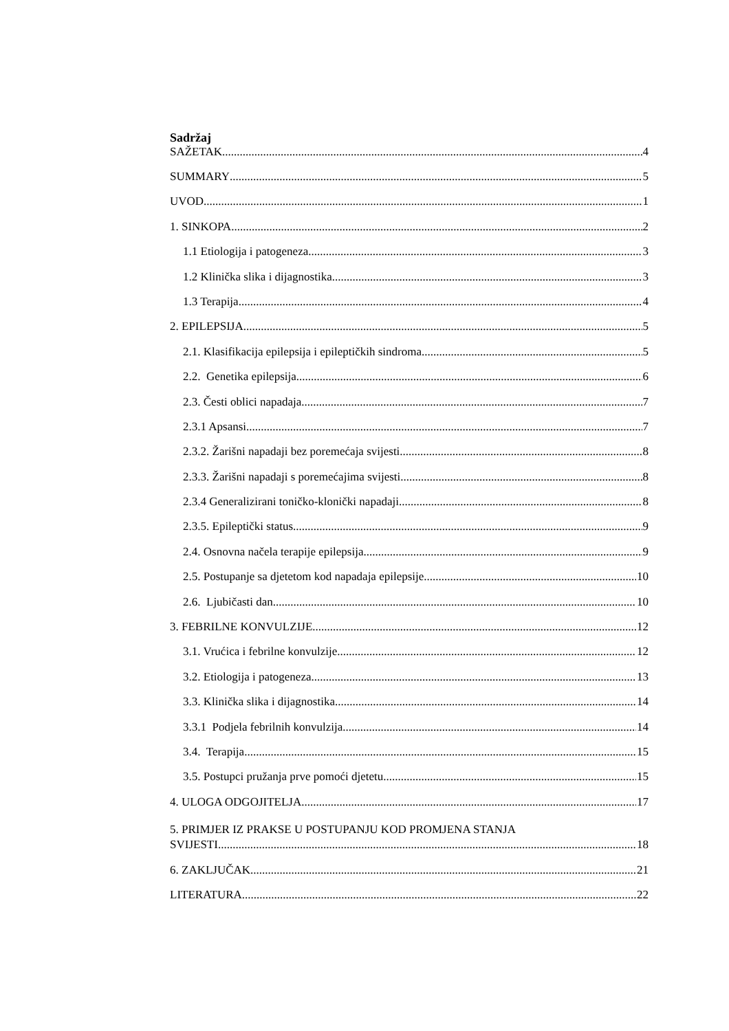Sadržaj
SAŽETAK 4
SUMMARY 5
UVOD 1
1. SINKOPA 2
1.1 Etiologija i patogeneza 3
1.2 Klinička slika i dijagnostika 3
1.3 Terapija 4
2. EPILEPSIJA 5
2.1. Klasifikacija epilepsija i epileptičkih sindroma 5
2.2. Genetika epilepsija 6
2.3. Česti oblici napadaja 7
2.3.1 Apsansi 7
2.3.2. Žarišni napadaji bez poremećaja svijesti 8
2.3.3. Žarišni napadaji s poremećajima svijesti 8
2.3.4 Generalizirani toničko-klonički napadaji 8
2.3.5. Epileptički status 9
2.4. Osnovna načela terapije epilepsija 9
2.5. Postupanje sa djetetom kod napadaja epilepsije 10
2.6. Ljubičasti dan 10
3. FEBRILNE KONVULZIJE 12
3.1. Vrućica i febrilne konvulzije 12
3.2. Etiologija i patogeneza 13
3.3. Klinička slika i dijagnostika 14
3.3.1 Podjela febrilnih konvulzija 14
3.4. Terapija 15
3.5. Postupci pružanja prve pomoći djetetu 15
4. ULOGA ODGOJITELJA 17
5. PRIMJER IZ PRAKSE U POSTUPANJU KOD PROMJENA STANJA
SVIJESTI 18
6. ZAKLJUČAK 21
LITERATURA 22